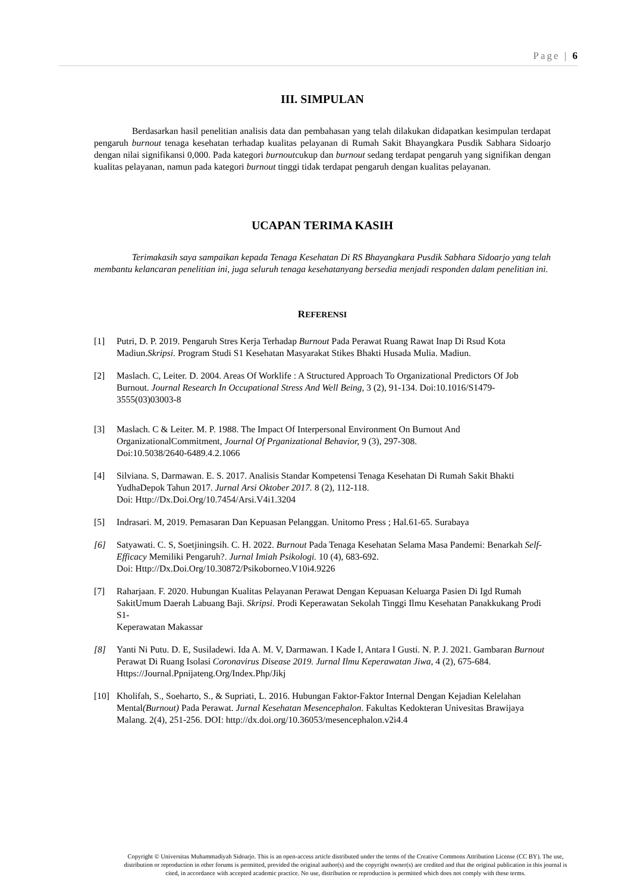Page | 6
III. SIMPULAN
Berdasarkan hasil penelitian analisis data dan pembahasan yang telah dilakukan didapatkan kesimpulan terdapat pengaruh burnout tenaga kesehatan terhadap kualitas pelayanan di Rumah Sakit Bhayangkara Pusdik Sabhara Sidoarjo dengan nilai signifikansi 0,000. Pada kategori burnoutcukup dan burnout sedang terdapat pengaruh yang signifikan dengan kualitas pelayanan, namun pada kategori burnout tinggi tidak terdapat pengaruh dengan kualitas pelayanan.
UCAPAN TERIMA KASIH
Terimakasih saya sampaikan kepada Tenaga Kesehatan Di RS Bhayangkara Pusdik Sabhara Sidoarjo yang telah membantu kelancaran penelitian ini, juga seluruh tenaga kesehatanyang bersedia menjadi responden dalam penelitian ini.
REFERENSI
[1] Putri, D. P. 2019. Pengaruh Stres Kerja Terhadap Burnout Pada Perawat Ruang Rawat Inap Di Rsud Kota Madiun.Skripsi. Program Studi S1 Kesehatan Masyarakat Stikes Bhakti Husada Mulia. Madiun.
[2] Maslach. C, Leiter. D. 2004. Areas Of Worklife : A Structured Approach To Organizational Predictors Of Job Burnout. Journal Research In Occupational Stress And Well Being, 3 (2), 91-134. Doi:10.1016/S1479- 3555(03)03003-8
[3] Maslach. C & Leiter. M. P. 1988. The Impact Of Interpersonal Environment On Burnout And OrganizationalCommitment, Journal Of Prganizational Behavior, 9 (3), 297-308.
Doi:10.5038/2640-6489.4.2.1066
[4] Silviana. S, Darmawan. E. S. 2017. Analisis Standar Kompetensi Tenaga Kesehatan Di Rumah Sakit Bhakti YudhaDepok Tahun 2017. Jurnal Arsi Oktober 2017. 8 (2), 112-118.
Doi: Http://Dx.Doi.Org/10.7454/Arsi.V4i1.3204
[5] Indrasari. M, 2019. Pemasaran Dan Kepuasan Pelanggan. Unitomo Press ; Hal.61-65. Surabaya
[6] Satyawati. C. S, Soetjiningsih. C. H. 2022. Burnout Pada Tenaga Kesehatan Selama Masa Pandemi: Benarkah Self-Efficacy Memiliki Pengaruh?. Jurnal Imiah Psikologi. 10 (4), 683-692.
Doi: Http://Dx.Doi.Org/10.30872/Psikoborneo.V10i4.9226
[7] Raharjaan. F. 2020. Hubungan Kualitas Pelayanan Perawat Dengan Kepuasan Keluarga Pasien Di Igd Rumah SakitUmum Daerah Labuang Baji. Skripsi. Prodi Keperawatan Sekolah Tinggi Ilmu Kesehatan Panakkukang Prodi S1-
Keperawatan Makassar
[8] Yanti Ni Putu. D. E, Susiladewi. Ida A. M. V, Darmawan. I Kade I, Antara I Gusti. N. P. J. 2021. Gambaran Burnout
Perawat Di Ruang Isolasi Coronavirus Disease 2019. Jurnal Ilmu Keperawatan Jiwa, 4 (2), 675-684.
Https://Journal.Ppnijateng.Org/Index.Php/Jikj
[10] Kholifah, S., Soeharto, S., & Supriati, L. 2016. Hubungan Faktor-Faktor Internal Dengan Kejadian Kelelahan Mental(Burnout) Pada Perawat. Jurnal Kesehatan Mesencephalon. Fakultas Kedokteran Univesitas Brawijaya Malang. 2(4), 251-256. DOI: http://dx.doi.org/10.36053/mesencephalon.v2i4.4
Copyright © Universitas Muhammadiyah Sidoarjo. This is an open-access article distributed under the terms of the Creative Commons Attribution License (CC BY). The use, distribution or reproduction in other forums is permitted, provided the original author(s) and the copyright owner(s) are credited and that the original publication in this journal is cited, in accordance with accepted academic practice. No use, distribution or reproduction is permitted which does not comply with these terms.